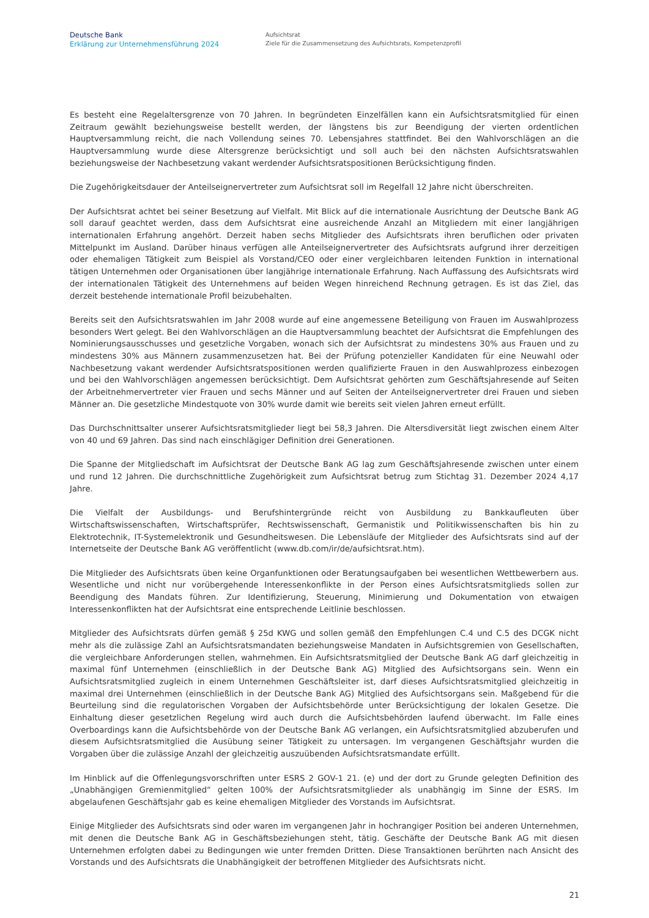Deutsche Bank
Erklärung zur Unternehmensführung 2024
Aufsichtsrat
Ziele für die Zusammensetzung des Aufsichtsrats, Kompetenzprofil
Es besteht eine Regelaltersgrenze von 70 Jahren. In begründeten Einzelfällen kann ein Aufsichtsratsmitglied für einen Zeitraum gewählt beziehungsweise bestellt werden, der längstens bis zur Beendigung der vierten ordentlichen Hauptversammlung reicht, die nach Vollendung seines 70. Lebensjahres stattfindet. Bei den Wahlvorschlägen an die Hauptversammlung wurde diese Altersgrenze berücksichtigt und soll auch bei den nächsten Aufsichtsratswahlen beziehungsweise der Nachbesetzung vakant werdender Aufsichtsratspositionen Berücksichtigung finden.
Die Zugehörigkeitsdauer der Anteilseignervertreter zum Aufsichtsrat soll im Regelfall 12 Jahre nicht überschreiten.
Der Aufsichtsrat achtet bei seiner Besetzung auf Vielfalt. Mit Blick auf die internationale Ausrichtung der Deutsche Bank AG soll darauf geachtet werden, dass dem Aufsichtsrat eine ausreichende Anzahl an Mitgliedern mit einer langjährigen internationalen Erfahrung angehört. Derzeit haben sechs Mitglieder des Aufsichtsrats ihren beruflichen oder privaten Mittelpunkt im Ausland. Darüber hinaus verfügen alle Anteilseignervertreter des Aufsichtsrats aufgrund ihrer derzeitigen oder ehemaligen Tätigkeit zum Beispiel als Vorstand/CEO oder einer vergleichbaren leitenden Funktion in international tätigen Unternehmen oder Organisationen über langjährige internationale Erfahrung. Nach Auffassung des Aufsichtsrats wird der internationalen Tätigkeit des Unternehmens auf beiden Wegen hinreichend Rechnung getragen. Es ist das Ziel, das derzeit bestehende internationale Profil beizubehalten.
Bereits seit den Aufsichtsratswahlen im Jahr 2008 wurde auf eine angemessene Beteiligung von Frauen im Auswahlprozess besonders Wert gelegt. Bei den Wahlvorschlägen an die Hauptversammlung beachtet der Aufsichtsrat die Empfehlungen des Nominierungsausschusses und gesetzliche Vorgaben, wonach sich der Aufsichtsrat zu mindestens 30% aus Frauen und zu mindestens 30% aus Männern zusammenzusetzen hat. Bei der Prüfung potenzieller Kandidaten für eine Neuwahl oder Nachbesetzung vakant werdender Aufsichtsratspositionen werden qualifizierte Frauen in den Auswahlprozess einbezogen und bei den Wahlvorschlägen angemessen berücksichtigt. Dem Aufsichtsrat gehörten zum Geschäftsjahresende auf Seiten der Arbeitnehmervertreter vier Frauen und sechs Männer und auf Seiten der Anteilseignervertreter drei Frauen und sieben Männer an. Die gesetzliche Mindestquote von 30% wurde damit wie bereits seit vielen Jahren erneut erfüllt.
Das Durchschnittsalter unserer Aufsichtsratsmitglieder liegt bei 58,3 Jahren. Die Altersdiversität liegt zwischen einem Alter von 40 und 69 Jahren. Das sind nach einschlägiger Definition drei Generationen.
Die Spanne der Mitgliedschaft im Aufsichtsrat der Deutsche Bank AG lag zum Geschäftsjahresende zwischen unter einem und rund 12 Jahren. Die durchschnittliche Zugehörigkeit zum Aufsichtsrat betrug zum Stichtag 31. Dezember 2024 4,17 Jahre.
Die Vielfalt der Ausbildungs- und Berufshintergründe reicht von Ausbildung zu Bankkaufleuten über Wirtschaftswissenschaften, Wirtschaftsprüfer, Rechtswissenschaft, Germanistik und Politikwissenschaften bis hin zu Elektrotechnik, IT-Systemelektronik und Gesundheitswesen. Die Lebensläufe der Mitglieder des Aufsichtsrats sind auf der Internetseite der Deutsche Bank AG veröffentlicht (www.db.com/ir/de/aufsichtsrat.htm).
Die Mitglieder des Aufsichtsrats üben keine Organfunktionen oder Beratungsaufgaben bei wesentlichen Wettbewerbern aus. Wesentliche und nicht nur vorübergehende Interessenkonflikte in der Person eines Aufsichtsratsmitglieds sollen zur Beendigung des Mandats führen. Zur Identifizierung, Steuerung, Minimierung und Dokumentation von etwaigen Interessenkonflikten hat der Aufsichtsrat eine entsprechende Leitlinie beschlossen.
Mitglieder des Aufsichtsrats dürfen gemäß § 25d KWG und sollen gemäß den Empfehlungen C.4 und C.5 des DCGK nicht mehr als die zulässige Zahl an Aufsichtsratsmandaten beziehungsweise Mandaten in Aufsichtsgremien von Gesellschaften, die vergleichbare Anforderungen stellen, wahrnehmen. Ein Aufsichtsratsmitglied der Deutsche Bank AG darf gleichzeitig in maximal fünf Unternehmen (einschließlich in der Deutsche Bank AG) Mitglied des Aufsichtsorgans sein. Wenn ein Aufsichtsratsmitglied zugleich in einem Unternehmen Geschäftsleiter ist, darf dieses Aufsichtsratsmitglied gleichzeitig in maximal drei Unternehmen (einschließlich in der Deutsche Bank AG) Mitglied des Aufsichtsorgans sein. Maßgebend für die Beurteilung sind die regulatorischen Vorgaben der Aufsichtsbehörde unter Berücksichtigung der lokalen Gesetze. Die Einhaltung dieser gesetzlichen Regelung wird auch durch die Aufsichtsbehörden laufend überwacht. Im Falle eines Overboardings kann die Aufsichtsbehörde von der Deutsche Bank AG verlangen, ein Aufsichtsratsmitglied abzuberufen und diesem Aufsichtsratsmitglied die Ausübung seiner Tätigkeit zu untersagen. Im vergangenen Geschäftsjahr wurden die Vorgaben über die zulässige Anzahl der gleichzeitig auszuübenden Aufsichtsratsmandate erfüllt.
Im Hinblick auf die Offenlegungsvorschriften unter ESRS 2 GOV-1 21. (e) und der dort zu Grunde gelegten Definition des „Unabhängigen Gremienmitglied“ gelten 100% der Aufsichtsratsmitglieder als unabhängig im Sinne der ESRS. Im abgelaufenen Geschäftsjahr gab es keine ehemaligen Mitglieder des Vorstands im Aufsichtsrat.
Einige Mitglieder des Aufsichtsrats sind oder waren im vergangenen Jahr in hochrangiger Position bei anderen Unternehmen, mit denen die Deutsche Bank AG in Geschäftsbeziehungen steht, tätig. Geschäfte der Deutsche Bank AG mit diesen Unternehmen erfolgten dabei zu Bedingungen wie unter fremden Dritten. Diese Transaktionen berührten nach Ansicht des Vorstands und des Aufsichtsrats die Unabhängigkeit der betroffenen Mitglieder des Aufsichtsrats nicht.
21